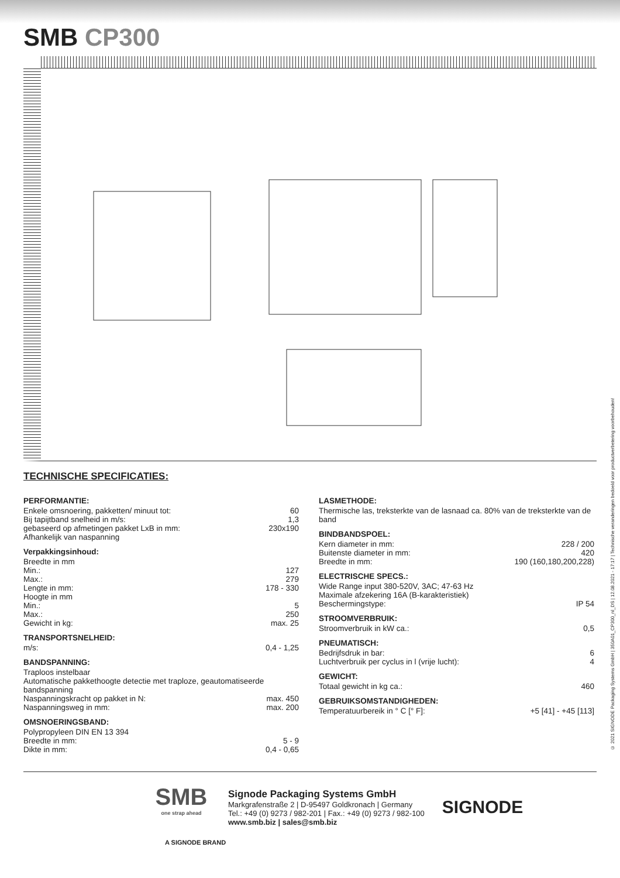SMB CP300
TECHNISCHE SPECIFICATIES:
PERFORMANTIE:
| Enkele omsnoering, pakketten/ minuut tot: | 60 |
| Bij tapijtband snelheid in m/s: | 1,3 |
| gebaseerd op afmetingen pakket LxB in mm: | 230x190 |
| Afhankelijk van naspanning | |
Verpakkingsinhoud:
| Breedte in mm | |
| Min.: | 127 |
| Max.: | 279 |
| Lengte in mm: | 178 - 330 |
| Hoogte in mm | |
| Min.: | 5 |
| Max.: | 250 |
| Gewicht in kg: | max. 25 |
TRANSPORTSNELHEID:
| m/s: | 0,4 - 1,25 |
BANDSPANNING:
Traploos instelbaar
Automatische pakkethoogte detectie met traploze, geautomatiseerde bandspanning
| Naspanningskracht op pakket in N: | max. 450 |
| Naspanningsweg in mm: | max. 200 |
OMSNOERINGSBAND:
Polypropyleen DIN EN 13 394
| Breedte in mm: | 5 - 9 |
| Dikte in mm: | 0,4 - 0,65 |
LASMETHODE:
Thermische las, treksterkte van de lasnaad ca. 80% van de treksterkte van de band
BINDBANDSPOEL:
| Kern diameter in mm: | 228 / 200 |
| Buitenste diameter in mm: | 420 |
| Breedte in mm: | 190 (160,180,200,228) |
ELECTRISCHE SPECS.:
Wide Range input 380-520V, 3AC; 47-63 Hz
Maximale afzekering 16A (B-karakteristiek)
| Beschermingstype: | IP 54 |
STROOMVERBRUIK:
| Stroomverbruik in kW ca.: | 0,5 |
PNEUMATISCH:
| Bedrijfsdruk in bar: | 6 |
| Luchtverbruik per cyclus in l (vrije lucht): | 4 |
GEWICHT:
| Totaal gewicht in kg ca.: | 460 |
GEBRUIKSOMSTANDIGHEDEN:
| Temperatuurbereik in ° C [° F]: | +5 [41] - +45 [113] |
SMB
one strap ahead
Signode Packaging Systems GmbH
Markgrafenstraße 2 | D-95497 Goldkronach | Germany
Tel.: +49 (0) 9273 / 982-201 | Fax.: +49 (0) 9273 / 982-100
www.smb.biz | sales@smb.biz
SIGNODE
A SIGNODE BRAND
© 2021 SIGNODE Packaging Systems GmbH | 350A01_CP300_nl_DS | 12.08.2021 - 17:17 | Technische veranderingen bedoeld voor productverbetering voorbehouden!